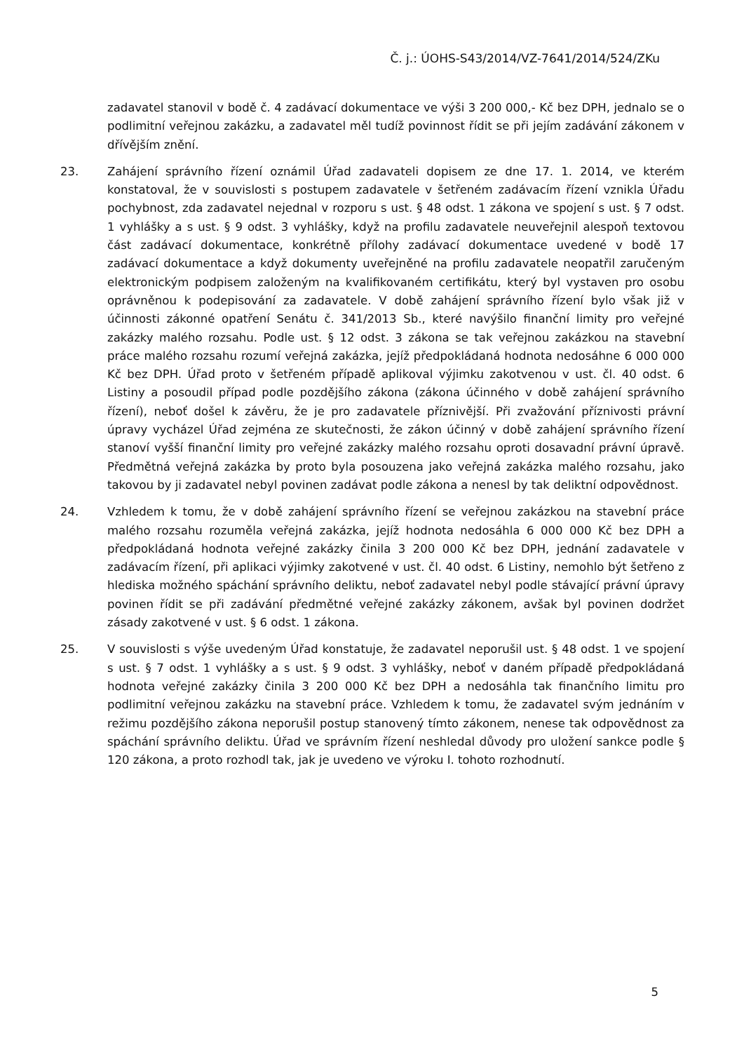Č. j.: ÚOHS-S43/2014/VZ-7641/2014/524/ZKu
zadavatel stanovil v bodě č. 4 zadávací dokumentace ve výši 3 200 000,- Kč bez DPH, jednalo se o podlimitní veřejnou zakázku, a zadavatel měl tudíž povinnost řídit se při jejím zadávání zákonem v dřívějším znění.
23. Zahájení správního řízení oznámil Úřad zadavateli dopisem ze dne 17. 1. 2014, ve kterém konstatoval, že v souvislosti s postupem zadavatele v šetřeném zadávacím řízení vznikla Úřadu pochybnost, zda zadavatel nejednal v rozporu s ust. § 48 odst. 1 zákona ve spojení s ust. § 7 odst. 1 vyhlášky a s ust. § 9 odst. 3 vyhlášky, když na profilu zadavatele neuveřejnil alespoň textovou část zadávací dokumentace, konkrétně přílohy zadávací dokumentace uvedené v bodě 17 zadávací dokumentace a když dokumenty uveřejněné na profilu zadavatele neopatřil zaručeným elektronickým podpisem založeným na kvalifikovaném certifikátu, který byl vystaven pro osobu oprávněnou k podepisování za zadavatele. V době zahájení správního řízení bylo však již v účinnosti zákonné opatření Senátu č. 341/2013 Sb., které navýšilo finanční limity pro veřejné zakázky malého rozsahu. Podle ust. § 12 odst. 3 zákona se tak veřejnou zakázkou na stavební práce malého rozsahu rozumí veřejná zakázka, jejíž předpokládaná hodnota nedosáhne 6 000 000 Kč bez DPH. Úřad proto v šetřeném případě aplikoval výjimku zakotvenou v ust. čl. 40 odst. 6 Listiny a posoudil případ podle pozdějšího zákona (zákona účinného v době zahájení správního řízení), neboť došel k závěru, že je pro zadavatele příznivější. Při zvažování příznivosti právní úpravy vycházel Úřad zejména ze skutečnosti, že zákon účinný v době zahájení správního řízení stanoví vyšší finanční limity pro veřejné zakázky malého rozsahu oproti dosavadní právní úpravě. Předmětná veřejná zakázka by proto byla posouzena jako veřejná zakázka malého rozsahu, jako takovou by ji zadavatel nebyl povinen zadávat podle zákona a nenesl by tak deliktní odpovědnost.
24. Vzhledem k tomu, že v době zahájení správního řízení se veřejnou zakázkou na stavební práce malého rozsahu rozuměla veřejná zakázka, jejíž hodnota nedosáhla 6 000 000 Kč bez DPH a předpokládaná hodnota veřejné zakázky činila 3 200 000 Kč bez DPH, jednání zadavatele v zadávacím řízení, při aplikaci výjimky zakotvené v ust. čl. 40 odst. 6 Listiny, nemohlo být šetřeno z hlediska možného spáchání správního deliktu, neboť zadavatel nebyl podle stávající právní úpravy povinen řídit se při zadávání předmětné veřejné zakázky zákonem, avšak byl povinen dodržet zásady zakotvené v ust. § 6 odst. 1 zákona.
25. V souvislosti s výše uvedeným Úřad konstatuje, že zadavatel neporušil ust. § 48 odst. 1 ve spojení s ust. § 7 odst. 1 vyhlášky a s ust. § 9 odst. 3 vyhlášky, neboť v daném případě předpokládaná hodnota veřejné zakázky činila 3 200 000 Kč bez DPH a nedosáhla tak finančního limitu pro podlimitní veřejnou zakázku na stavební práce. Vzhledem k tomu, že zadavatel svým jednáním v režimu pozdějšího zákona neporušil postup stanovený tímto zákonem, nenese tak odpovědnost za spáchání správního deliktu. Úřad ve správním řízení neshledal důvody pro uložení sankce podle § 120 zákona, a proto rozhodl tak, jak je uvedeno ve výroku I. tohoto rozhodnutí.
5